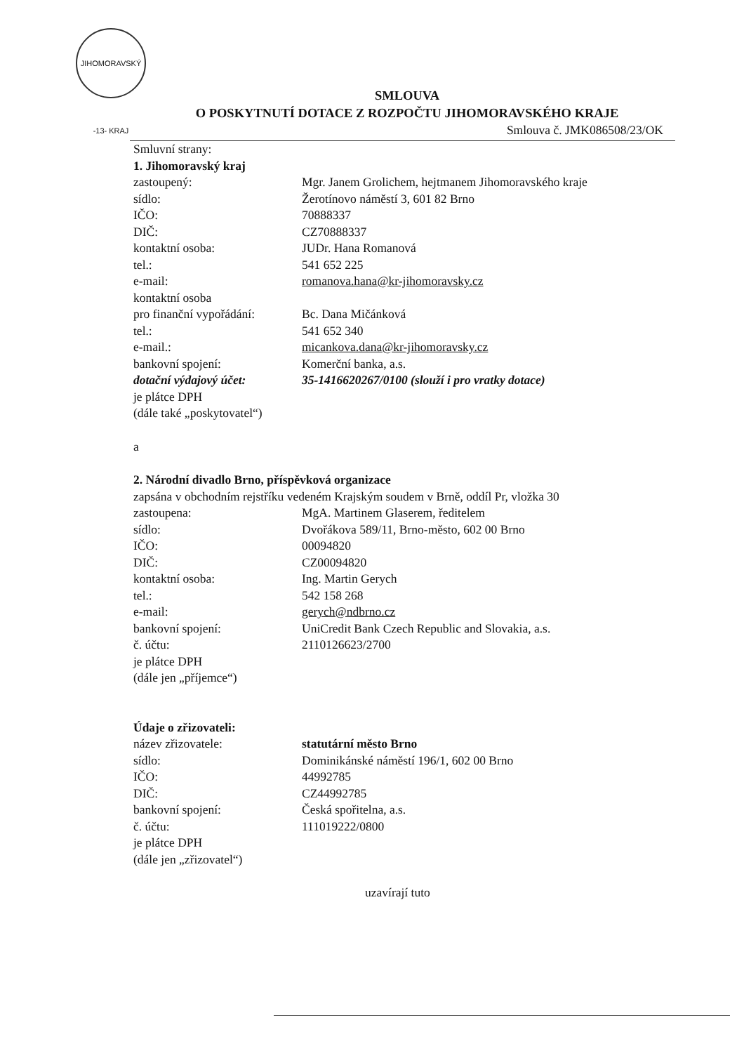JIHOMORAVSKÝ -13- KRAJ
SMLOUVA
O POSKYTNUTÍ DOTACE Z ROZPOČTU JIHOMORAVSKÉHO KRAJE
Smlouva č. JMK086508/23/OK
Smluvní strany:
1. Jihomoravský kraj
zastoupený: Mgr. Janem Grolichem, hejtmanem Jihomoravského kraje
sídlo: Žerotínovo náměstí 3, 601 82 Brno
IČO: 70888337
DIČ: CZ70888337
kontaktní osoba: JUDr. Hana Romanová
tel.: 541 652 225
e-mail: romanova.hana@kr-jihomoravsky.cz
kontaktní osoba
pro finanční vypořádání: Bc. Dana Mičánková
tel.: 541 652 340
e-mail.: micankova.dana@kr-jihomoravsky.cz
bankovní spojení: Komerční banka, a.s.
dotační výdajový účet: 35-1416620267/0100 (slouží i pro vratky dotace)
je plátce DPH
(dále také „poskytovatel“)
a
2. Národní divadlo Brno, příspěvková organizace
zapsána v obchodním rejstříku vedeném Krajským soudem v Brně, oddíl Pr, vložka 30
zastoupena: MgA. Martinem Glaserem, ředitelem
sídlo: Dvořákova 589/11, Brno-město, 602 00 Brno
IČO: 00094820
DIČ: CZ00094820
kontaktní osoba: Ing. Martin Gerych
tel.: 542 158 268
e-mail: gerych@ndbrno.cz
bankovní spojení: UniCredit Bank Czech Republic and Slovakia, a.s.
č. účtu: 2110126623/2700
je plátce DPH
(dále jen „příjemce“)
Údaje o zřizovateli:
název zřizovatele: statutární město Brno
sídlo: Dominikánské náměstí 196/1, 602 00 Brno
IČO: 44992785
DIČ: CZ44992785
bankovní spojení: Česká spořitelna, a.s.
č. účtu: 111019222/0800
je plátce DPH
(dále jen „zřizovatel“)
uzavírají tuto